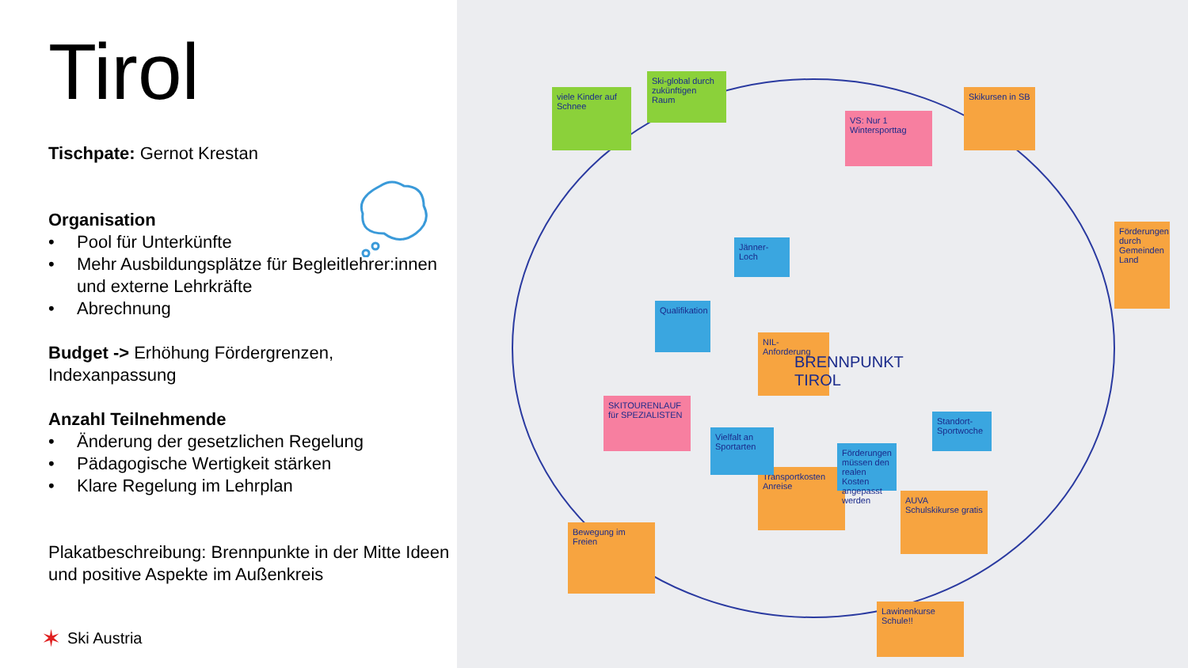Tirol
Tischpate: Gernot Krestan
Organisation
• Pool für Unterkünfte
• Mehr Ausbildungsplätze für Begleitlehrer:innen und externe Lehrkräfte
• Abrechnung
Budget -> Erhöhung Fördergrenzen, Indexanpassung
Anzahl Teilnehmende
• Änderung der gesetzlichen Regelung
• Pädagogische Wertigkeit stärken
• Klare Regelung im Lehrplan
Plakatbeschreibung: Brennpunkte in der Mitte Ideen und positive Aspekte im Außenkreis
✶ Ski Austria
viele Kinder auf Schnee
Ski-global durch zukünftigen Raum
VS: Nur 1 Wintersporttag
Skikursen in SB
SKITOURENLAUF für SPEZIALISTEN
NIL-Anforderung
Transportkosten Anreise
Bewegung im Freien
AUVA Schulskikurse gratis
Lawinenkurse Schule!!
BRENNPUNKT TIROL
Qualifikation
Vielfalt an Sportarten
Förderungen müssen den realen Kosten angepasst werden
Jänner-Loch
Standort-Sportwoche
Förderungen durch Gemeinden Land